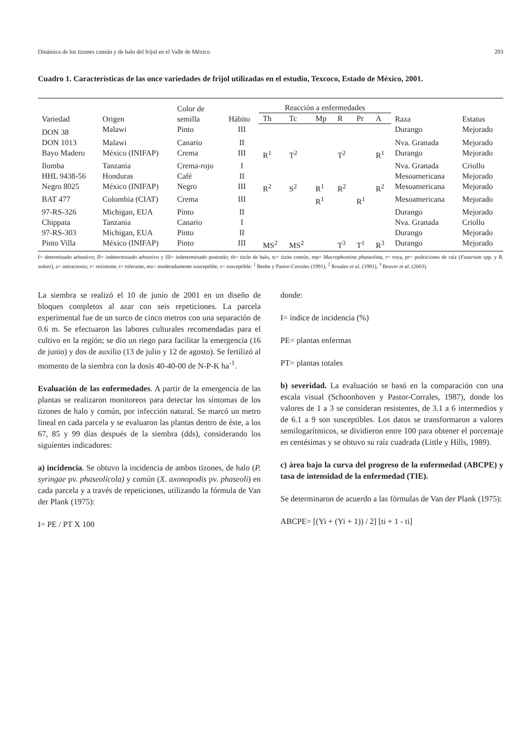Dinámica de los tizones común y de halo del frijol en el Valle de México 203
Cuadro 1. Características de las once variedades de frijol utilizadas en el estudio, Texcoco, Estado de México, 2001.
| Variedad | Origen | Color de semilla | Hábito | Reacción a enfermedades | | | | | | Raza | Estatus |
| --- | --- | --- | --- | --- | --- | --- | --- | --- | --- | --- | --- |
| | | | | Th | Tc | Mp | R | Pr | A | | |
| DON 38 | Malawi | Pinto | III | | | | | | | Durango | Mejorado |
| DON 1013 | Malawi | Canario | II | | | | | | | Nva. Granada | Mejorado |
| Bayo Madero | México (INIFAP) | Crema | III | R<sup>1</sup> | T<sup>2</sup> | | T<sup>2</sup> | | R<sup>1</sup> | Durango | Mejorado |
| Ilomba | Tanzania | Crema-rojo | I | | | | | | | Nva. Granada | Criollo |
| HHL 9438-56 | Honduras | Café | II | | | | | | | Mesoamericana | Mejorado |
| Negro 8025 | México (INIFAP) | Negro | III | R<sup>2</sup> | S<sup>2</sup> | R<sup>1</sup> | R<sup>2</sup> | | R<sup>2</sup> | Mesoamericana | Mejorado |
| BAT 477 | Colombia (CIAT) | Crema | III | | | R<sup>1</sup> | | R<sup>1</sup> | | Mesoamericana | Mejorado |
| 97-RS-326 | Michigan, EUA | Pinto | II | | | | | | | Durango | Mejorado |
| Chippata | Tanzania | Canario | I | | | | | | | Nva. Granada | Criollo |
| 97-RS-303 | Michigan, EUA | Pinto | II | | | | | | | Durango | Mejorado |
| Pinto Villa | México (INIFAP) | Pinto | III | MS<sup>2</sup> | MS<sup>2</sup> | | T<sup>3</sup> | T<sup>1</sup> | R<sup>3</sup> | Durango | Mejorado |
I= determinado arbustivo; II= indeterminado arbustivo y III= indeterminado postrado; th= tizón de halo, tc= tizón común, mp= Macrophomina phaseolina, r= roya, pr= pudriciones de raíz (Fusarium spp. y R. solani), a= antracnosis; r= resistente, t= tolerante, ms= moderadamente susceptible, s= susceptible: <sup>1</sup> Beebe y Pastor-Corrales (1991), <sup>2</sup> Rosales et al. (1991), <sup>3</sup> Beaver et al. (2003).
La siembra se realizó el 10 de junio de 2001 en un diseño de bloques completos al azar con seis repeticiones. La parcela experimental fue de un surco de cinco metros con una separación de 0.6 m. Se efectuaron las labores culturales recomendadas para el cultivo en la región; se dio un riego para facilitar la emergencia (16 de junio) y dos de auxilio (13 de julio y 12 de agosto). Se fertilizó al momento de la siembra con la dosis 40-40-00 de N-P-K ha<sup>-1</sup>.
Evaluación de las enfermedades. A partir de la emergencia de las plantas se realizaron monitoreos para detectar los síntomas de los tizones de halo y común, por infección natural. Se marcó un metro lineal en cada parcela y se evaluaron las plantas dentro de éste, a los 67, 85 y 99 días después de la siembra (dds), considerando los siguientes indicadores:
a) incidencia. Se obtuvo la incidencia de ambos tizones, de halo (P. syringae pv. phaseolicola) y común (X. axonopodis pv. phaseoli) en cada parcela y a través de repeticiones, utilizando la fórmula de Van der Plank (1975):
I= PE / PT X 100
donde:
I= índice de incidencia (%)
PE= plantas enfermas
PT= plantas totales
b) severidad. La evaluación se basó en la comparación con una escala visual (Schoonhoven y Pastor-Corrales, 1987), donde los valores de 1 a 3 se consideran resistentes, de 3.1 a 6 intermedios y de 6.1 a 9 son susceptibles. Los datos se transformaron a valores semilogarítmicos, se dividieron entre 100 para obtener el porcentaje en centésimas y se obtuvo su raíz cuadrada (Little y Hills, 1989).
c) área bajo la curva del progreso de la enfermedad (ABCPE) y tasa de intensidad de la enfermedad (TIE).
Se determinaron de acuerdo a las fórmulas de Van der Plank (1975):
ABCPE= [(Yi + (Yi + 1)) / 2] [ti + 1 - ti]